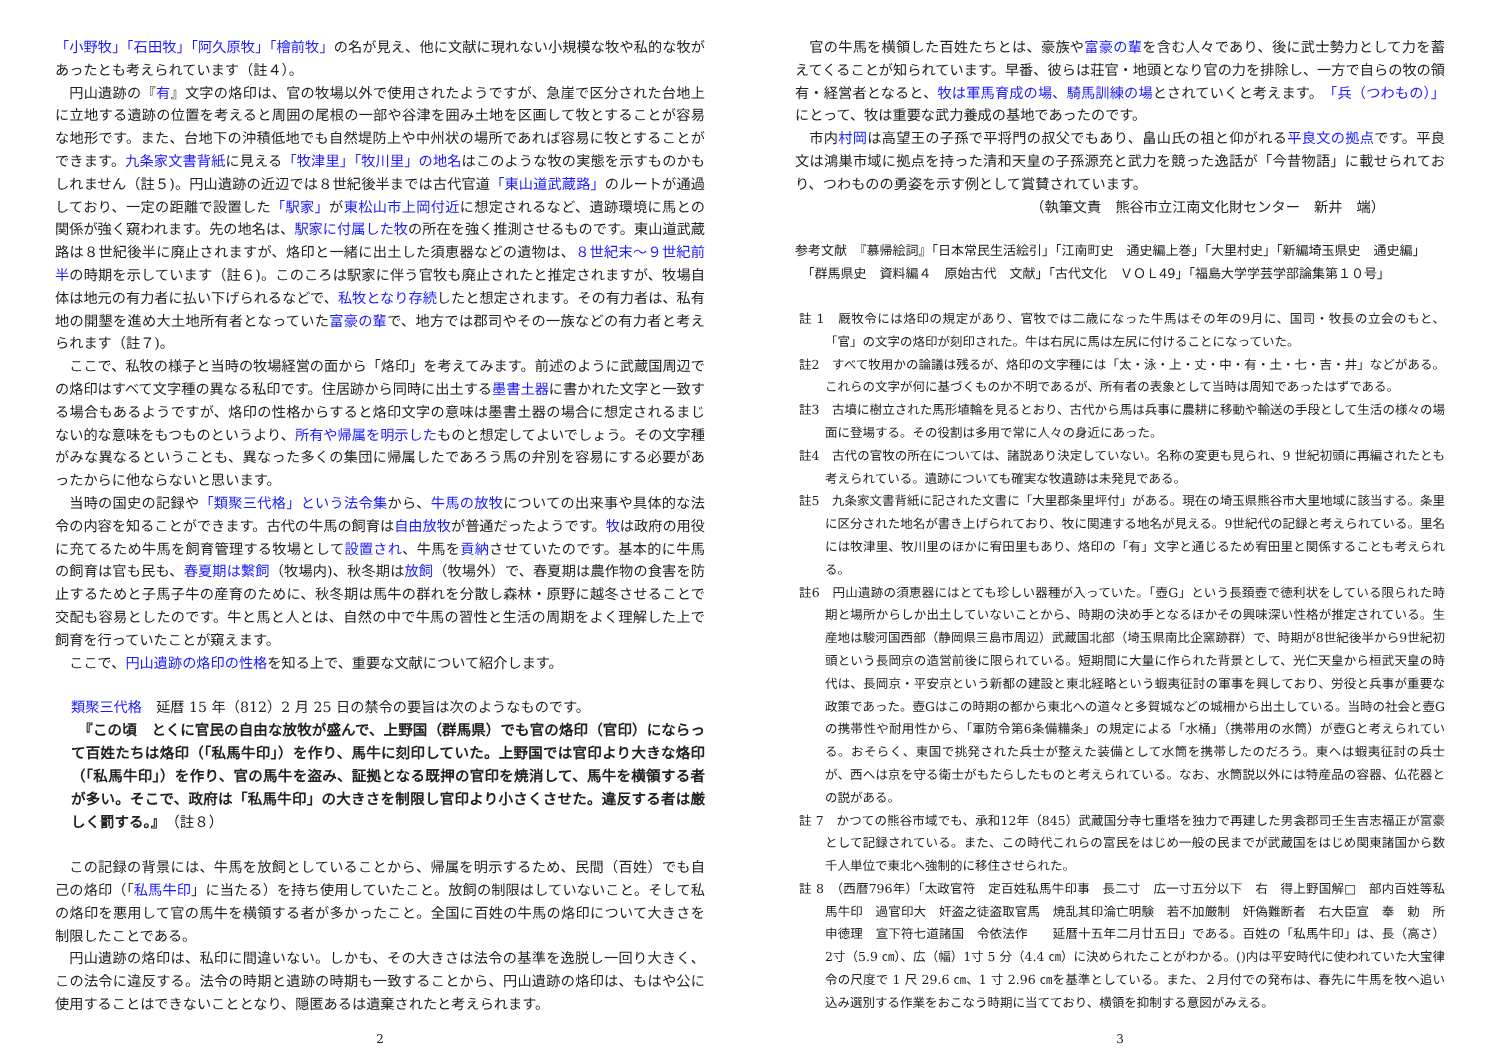「小野牧」「石田牧」「阿久原牧」「檜前牧」の名が見え、他に文献に現れない小規模な牧や私的な牧があったとも考えられています（註４）。
円山遺跡の『有』文字の烙印は、官の牧場以外で使用されたようですが、急崖で区分された台地上に立地する遺跡の位置を考えると周囲の尾根の一部や谷津を囲み土地を区画して牧とすることが容易な地形です。また、台地下の沖積低地でも自然堤防上や中州状の場所であれば容易に牧とすることができます。九条家文書背紙に見える「牧津里」「牧川里」の地名はこのような牧の実態を示すものかもしれません（註５)。円山遺跡の近辺では８世紀後半までは古代官道「東山道武蔵路」のルートが通過しており、一定の距離で設置した「駅家」が東松山市上岡付近に想定されるなど、遺跡環境に馬との関係が強く窺われます。先の地名は、駅家に付属した牧の所在を強く推測させるものです。東山道武蔵路は８世紀後半に廃止されますが、烙印と一緒に出土した須恵器などの遺物は、８世紀末～９世紀前半の時期を示しています（註６)。このころは駅家に伴う官牧も廃止されたと推定されますが、牧場自体は地元の有力者に払い下げられるなどで、私牧となり存続したと想定されます。その有力者は、私有地の開墾を進め大土地所有者となっていた富豪の輩で、地方では郡司やその一族などの有力者と考えられます（註７)。
ここで、私牧の様子と当時の牧場経営の面から「烙印」を考えてみます。前述のように武蔵国周辺での烙印はすべて文字種の異なる私印です。住居跡から同時に出土する墨書土器に書かれた文字と一致する場合もあるようですが、烙印の性格からすると烙印文字の意味は墨書土器の場合に想定されるまじない的な意味をもつものというより、所有や帰属を明示したものと想定してよいでしょう。その文字種がみな異なるということも、異なった多くの集団に帰属したであろう馬の弁別を容易にする必要があったからに他ならないと思います。
当時の国史の記録や「類聚三代格」という法令集から、牛馬の放牧についての出来事や具体的な法令の内容を知ることができます。古代の牛馬の飼育は自由放牧が普通だったようです。牧は政府の用役に充てるため牛馬を飼育管理する牧場として設置され、牛馬を貢納させていたのです。基本的に牛馬の飼育は官も民も、春夏期は繋飼（牧場内)、秋冬期は放飼（牧場外）で、春夏期は農作物の食害を防止するためと子馬子牛の産育のために、秋冬期は馬牛の群れを分散し森林・原野に越冬させることで交配も容易としたのです。牛と馬と人とは、自然の中で牛馬の習性と生活の周期をよく理解した上で飼育を行っていたことが窺えます。
ここで、円山遺跡の烙印の性格を知る上で、重要な文献について紹介します。
類聚三代格　延暦 15 年（812）2 月 25 日の禁令の要旨は次のようなものです。
　『この頃　とくに官民の自由な放牧が盛んで、上野国（群馬県）でも官の烙印（官印）にならって百姓たちは烙印（「私馬牛印」）を作り、馬牛に刻印していた。上野国では官印より大きな烙印（「私馬牛印」）を作り、官の馬牛を盗み、証拠となる既押の官印を焼消して、馬牛を横領する者が多い。そこで、政府は「私馬牛印」の大きさを制限し官印より小さくさせた。違反する者は厳しく罰する。』（註８）
この記録の背景には、牛馬を放飼としていることから、帰属を明示するため、民間（百姓）でも自己の烙印（「私馬牛印」に当たる）を持ち使用していたこと。放飼の制限はしていないこと。そして私の烙印を悪用して官の馬牛を横領する者が多かったこと。全国に百姓の牛馬の烙印について大きさを制限したことである。
円山遺跡の烙印は、私印に間違いない。しかも、その大きさは法令の基準を逸脱し一回り大きく、この法令に違反する。法令の時期と遺跡の時期も一致することから、円山遺跡の烙印は、もはや公に使用することはできないこととなり、隠匿あるは遺棄されたと考えられます。
2
官の牛馬を横領した百姓たちとは、豪族や富豪の輩を含む人々であり、後に武士勢力として力を蓄えてくることが知られています。早番、彼らは荘官・地頭となり官の力を排除し、一方で自らの牧の領有・経営者となると、牧は軍馬育成の場、騎馬訓練の場とされていくと考えます。「兵（つわもの）」にとって、牧は重要な武力養成の基地であったのです。
市内村岡は高望王の子孫で平将門の叔父でもあり、畠山氏の祖と仰がれる平良文の拠点です。平良文は鴻巣市域に拠点を持った清和天皇の子孫源充と武力を競った逸話が「今昔物語」に載せられており、つわものの勇姿を示す例として賞賛されています。
（執筆文責　熊谷市立江南文化財センター　新井　端）
参考文献　『慕帰絵詞』「日本常民生活絵引」「江南町史　通史編上巻」「大里村史」「新編埼玉県史　通史編」
　「群馬県史　資料編４　原始古代　文献」「古代文化　ＶＯＬ49」「福島大学学芸学部論集第１０号」
註 1　厩牧令には烙印の規定があり、官牧では二歳になった牛馬はその年の9月に、国司・牧長の立会のもと、「官」の文字の烙印が刻印された。牛は右尻に馬は左尻に付けることになっていた。
註2　すべて牧用かの論議は残るが、烙印の文字種には「太・泳・上・丈・中・有・土・七・吉・井」などがある。これらの文字が何に基づくものか不明であるが、所有者の表象として当時は周知であったはずである。
註3　古墳に樹立された馬形埴輪を見るとおり、古代から馬は兵事に農耕に移動や輸送の手段として生活の様々の場面に登場する。その役割は多用で常に人々の身近にあった。
註4　古代の官牧の所在については、諸説あり決定していない。名称の変更も見られ、9 世紀初頭に再編されたとも考えられている。遺跡についても確実な牧遺跡は未発見である。
註5　九条家文書背紙に記された文書に「大里郡条里坪付」がある。現在の埼玉県熊谷市大里地域に該当する。条里に区分された地名が書き上げられており、牧に関連する地名が見える。9世紀代の記録と考えられている。里名には牧津里、牧川里のほかに宥田里もあり、烙印の「有」文字と通じるため宥田里と関係することも考えられる。
註6　円山遺跡の須恵器にはとても珍しい器種が入っていた。「壺G」という長頚壺で徳利状をしている限られた時期と場所からしか出土していないことから、時期の決め手となるほかその興味深い性格が推定されている。生産地は駿河国西部（静岡県三島市周辺）武蔵国北部（埼玉県南比企窯跡群）で、時期が8世紀後半から9世紀初頭という長岡京の造営前後に限られている。短期間に大量に作られた背景として、光仁天皇から桓武天皇の時代は、長岡京・平安京という新都の建設と東北経略という蝦夷征討の軍事を興しており、労役と兵事が重要な政策であった。壺Gはこの時期の都から東北への道々と多賀城などの城柵から出土している。当時の社会と壺Gの携帯性や耐用性から、「軍防令第6条備糒条」の規定による「水桶」（携帯用の水筒）が壺Gと考えられている。おそらく、東国で挑発された兵士が整えた装備として水筒を携帯したのだろう。東へは蝦夷征討の兵士が、西へは京を守る衛士がもたらしたものと考えられている。なお、水筒説以外には特産品の容器、仏花器との説がある。
註 7　かつての熊谷市域でも、承和12年（845）武蔵国分寺七重塔を独力で再建した男衾郡司壬生吉志福正が富豪として記録されている。また、この時代これらの富民をはじめ一般の民までが武蔵国をはじめ関東諸国から数千人単位で東北へ強制的に移住させられた。
註 8　（西暦796年）「太政官符　定百姓私馬牛印事　長二寸　広一寸五分以下　右　得上野国解□　部内百姓等私馬牛印　過官印大　奸盗之徒盗取官馬　焼乱其印淪亡明験　若不加厳制　奸偽難断者　右大臣宣　奉　勅　所申徳理　宣下符七道諸国　令依法作　　延暦十五年二月廿五日」である。百姓の「私馬牛印」は、長（高さ）2寸（5.9 ㎝）、広（幅）1寸 5 分（4.4 ㎝）に決められたことがわかる。()内は平安時代に使われていた大宝律令の尺度で 1 尺 29.6 ㎝、1 寸 2.96 ㎝を基準としている。また、２月付での発布は、春先に牛馬を牧へ追い込み選別する作業をおこなう時期に当てており、横領を抑制する意図がみえる。
3